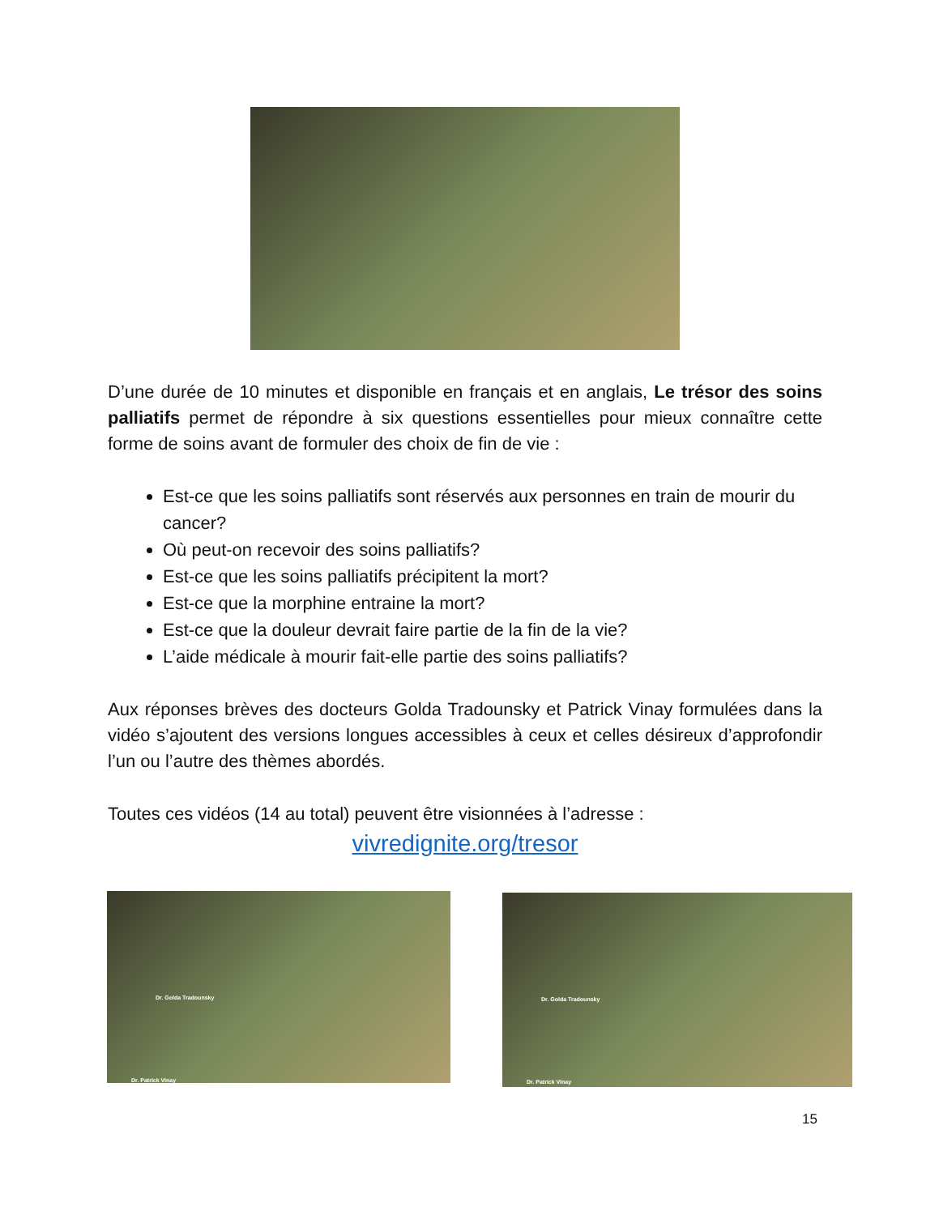D’une durée de 10 minutes et disponible en français et en anglais, Le trésor des soins palliatifs permet de répondre à six questions essentielles pour mieux connaître cette forme de soins avant de formuler des choix de fin de vie :
Est-ce que les soins palliatifs sont réservés aux personnes en train de mourir du cancer?
Où peut-on recevoir des soins palliatifs?
Est-ce que les soins palliatifs précipitent la mort?
Est-ce que la morphine entraine la mort?
Est-ce que la douleur devrait faire partie de la fin de la vie?
L’aide médicale à mourir fait-elle partie des soins palliatifs?
Aux réponses brèves des docteurs Golda Tradounsky et Patrick Vinay formulées dans la vidéo s’ajoutent des versions longues accessibles à ceux et celles désireux d’approfondir l’un ou l’autre des thèmes abordés.
Toutes ces vidéos (14 au total) peuvent être visionnées à l’adresse :
vivredignite.org/tresor
Dr. Golda Tradounsky
Dr. Patrick Vinay
Dr. Golda Tradounsky
Dr. Patrick Vinay
15